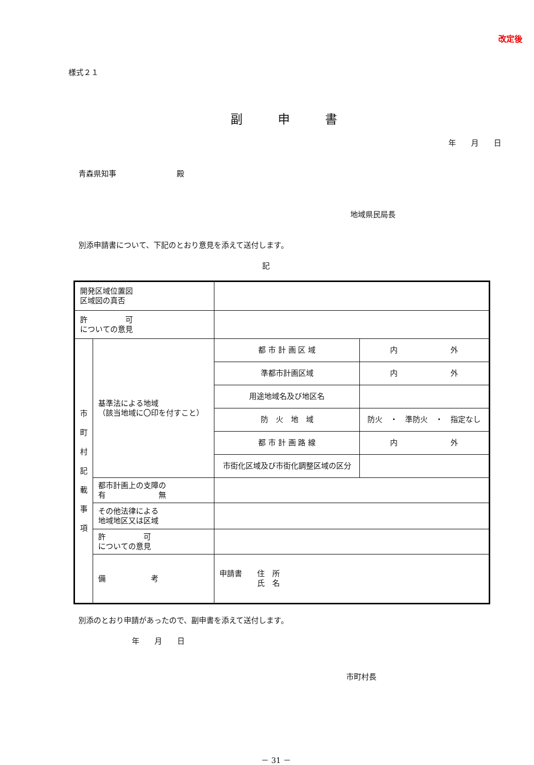改定後
様式２１
副申書
年　　月　　日
青森県知事　　　　　　　　殿
地域県民局長
別添申請書について、下記のとおり意見を添えて送付します。
記
| 開発区域位置図 区域図の真否 | | | |
| 許 可 についての意見 | | | |
| 市 町 村 記 載 事 項 | 基準法による地域 （該当地域に〇印を付すこと） | 都 市 計 画 区 域 | 内 外 |
| | | 準都市計画区域 | 内 外 |
| | | 用途地域名及び地区名 | |
| | | 防 火 地 域 | 防火 ・ 準防火 ・ 指定なし |
| | | 都 市 計 画 路 線 | 内 外 |
| | | 市街化区域及び市街化調整区域の区分 | |
| | 都市計画上の支障の 有 無 | | |
| | その他法律による 地域地区又は区域 | | |
| | 許 可 についての意見 | | |
| | 備 考 | 申請書 住 所 氏 名 | |
別添のとおり申請があったので、副申書を添えて送付します。
年　　月　　日
市町村長
－ 31 －